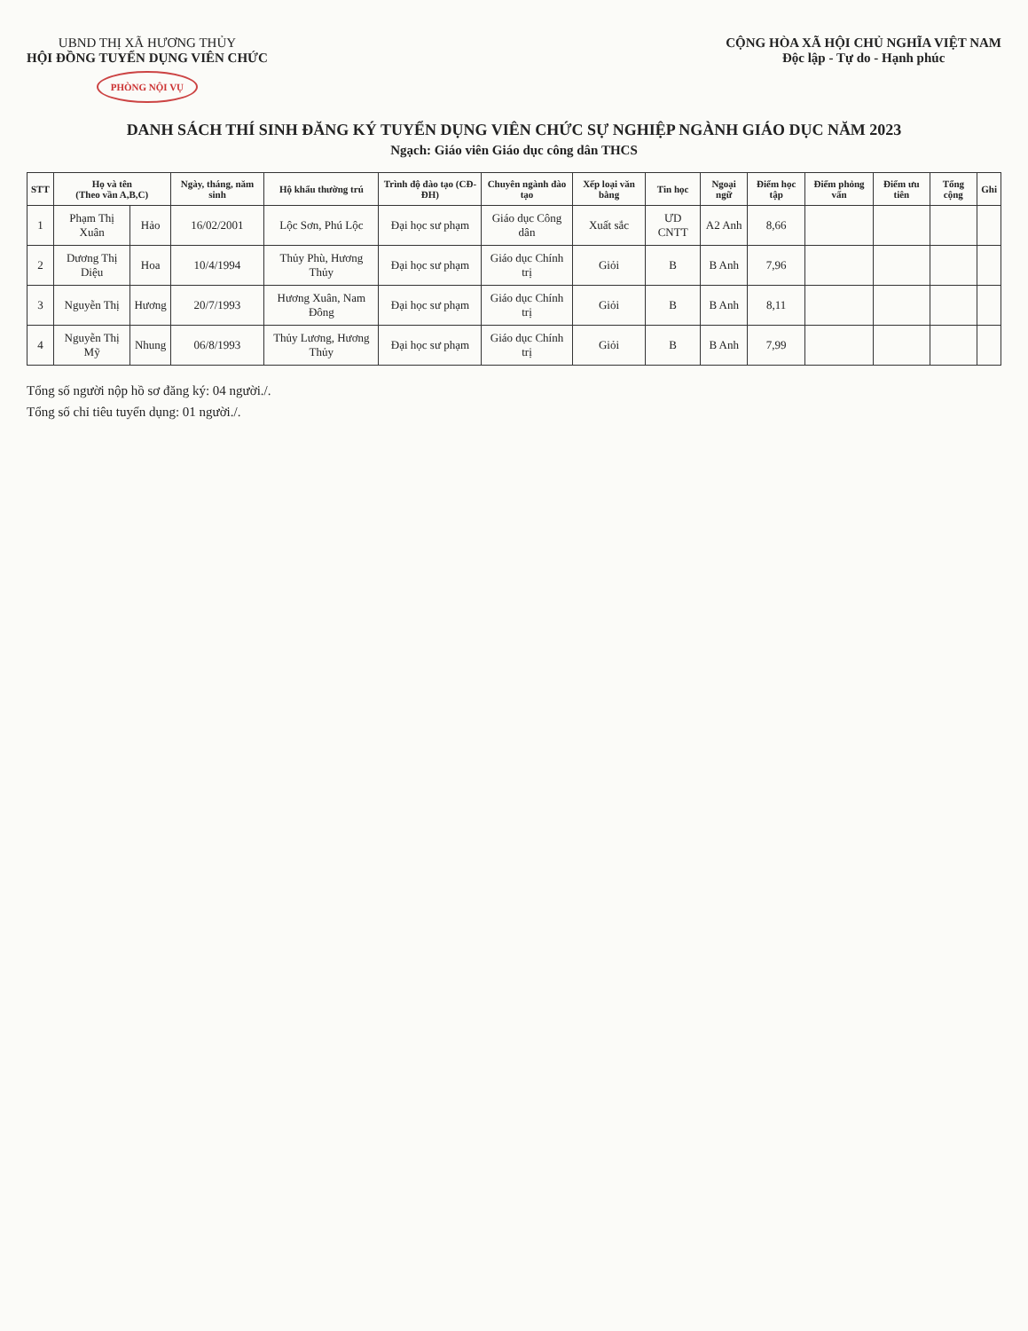UBND THỊ XÃ HƯƠNG THỦY
HỘI ĐỒNG TUYỂN DỤNG VIÊN CHỨC
PHÒNG NỘI VỤ
CỘNG HÒA XÃ HỘI CHỦ NGHĨA VIỆT NAM
Độc lập - Tự do - Hạnh phúc
DANH SÁCH THÍ SINH ĐĂNG KÝ TUYỂN DỤNG VIÊN CHỨC SỰ NGHIỆP NGÀNH GIÁO DỤC NĂM 2023
Ngạch: Giáo viên Giáo dục công dân THCS
| STT | Họ và tên (Theo vần A,B,C) | | Ngày, tháng, năm sinh | Hộ khẩu thường trú | Trình độ đào tạo (CĐ-ĐH) | Chuyên ngành đào tạo | Xếp loại văn bằng | Tin học | Ngoại ngữ | Điểm học tập | Điểm phỏng vấn | Điểm ưu tiên | Tổng cộng | Ghi |
| --- | --- | --- | --- | --- | --- | --- | --- | --- | --- | --- | --- | --- | --- | --- |
| 1 | Phạm Thị Xuân | Hảo | 16/02/2001 | Lộc Sơn, Phú Lộc | Đại học sư phạm | Giáo dục Công dân | Xuất sắc | ƯD CNTT | A2 Anh | 8,66 | | | | |
| 2 | Dương Thị Diệu | Hoa | 10/4/1994 | Thủy Phù, Hương Thủy | Đại học sư phạm | Giáo dục Chính trị | Giỏi | B | B Anh | 7,96 | | | | |
| 3 | Nguyễn Thị | Hương | 20/7/1993 | Hương Xuân, Nam Đông | Đại học sư phạm | Giáo dục Chính trị | Giỏi | B | B Anh | 8,11 | | | | |
| 4 | Nguyễn Thị Mỹ | Nhung | 06/8/1993 | Thủy Lương, Hương Thủy | Đại học sư phạm | Giáo dục Chính trị | Giỏi | B | B Anh | 7,99 | | | | |
Tổng số người nộp hồ sơ đăng ký: 04 người./.
Tổng số chỉ tiêu tuyển dụng: 01 người./.